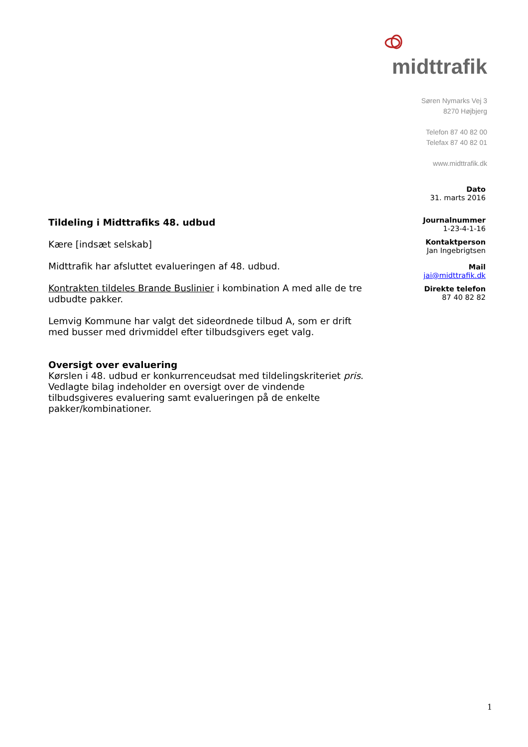midttrafik
Søren Nymarks Vej 3
8270 Højbjerg
Telefon 87 40 82 00
Telefax 87 40 82 01
www.midttrafik.dk
Dato
31. marts 2016
Journalnummer
1-23-4-1-16
Kontaktperson
Jan Ingebrigtsen
Mail
jai@midttrafik.dk
Direkte telefon
87 40 82 82
Tildeling i Midttrafiks 48. udbud
Kære [indsæt selskab]
Midttrafik har afsluttet evalueringen af 48. udbud.
Kontrakten tildeles Brande Buslinier i kombination A med alle de tre udbudte pakker.
Lemvig Kommune har valgt det sideordnede tilbud A, som er drift med busser med drivmiddel efter tilbudsgivers eget valg.
Oversigt over evaluering
Kørslen i 48. udbud er konkurrenceudsat med tildelingskriteriet pris. Vedlagte bilag indeholder en oversigt over de vindende tilbudsgiveres evaluering samt evalueringen på de enkelte pakker/kombinationer.
1